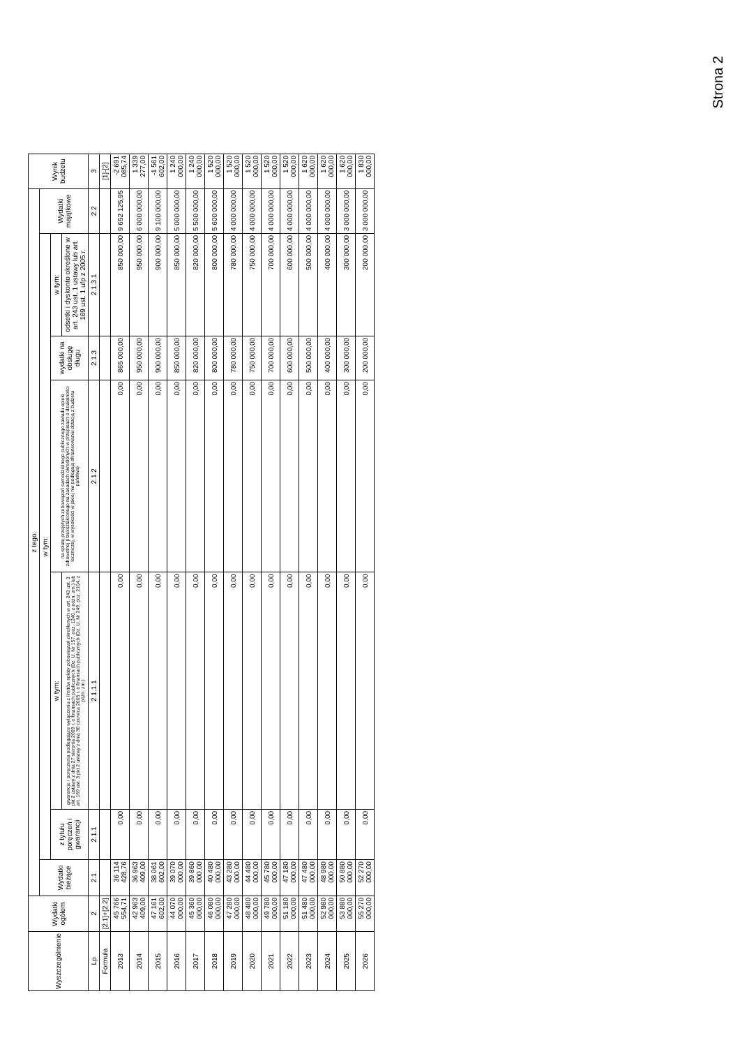Strona 2
| Wyszczególnienie | Wydatki ogółem | z tego: | | | | | | | Wynik budżetu |
| --- | --- | --- | --- | --- | --- | --- | --- | --- | --- |
| | | Wydatki bieżące | w tym: | | | | | Wydatki majątkowe | |
| | | | z tytułu poręczeń i gwarancji | w tym: | na spłatę przejętych zobowiązań samodzielnego publicznego zakładu opieki zdrowotnej przekształconego na zasadach określonych w przepisach o działalności leczniczej, w wysokości w jakiej nie podlegają sfinansowaniu dotacją z budżetu państwa) | wydatki na obsługę długu | w tym: | | |
| | | | | gwarancje i poręczenia podlegające wyłączeniu z limitów spłaty zobowiązań określonych w art. 243 ust. 3 pkt 2 ustawy z dnia 27 sierpnia 2009 r. o finansach publicznych (Dz. U. Nr 157, poz. 1240, z późn. zm.) lub art. 169 ust. 3 pkt 2 ustawy z dnia 30 czerwca 2005 r. o finansach publicznych (Dz. U. Nr 249, poz. 2104, z późn. zm.) | | | odsetki i dyskonto określone w art. 243 ust. 1 ustawy lub art. 169 ust. 1 ufp z 2005 r. | | |
| Lp | 2 | 2.1 | 2.1.1 | 2.1.1.1 | 2.1.2 | 2.1.3 | 2.1.3.1 | 2.2 | 3 |
| Formuła | [2.1]+[2.2] | | | | | | | | [1]-[2] |
| 2013 | 45 766 554,71 | 36 114 428,76 | 0,00 | 0,00 | 0,00 | 865 000,00 | 850 000,00 | 9 652 125,95 | -2 691 085,74 |
| 2014 | 42 963 409,00 | 36 963 409,00 | 0,00 | 0,00 | 0,00 | 950 000,00 | 950 000,00 | 6 000 000,00 | 1 339 277,00 |
| 2015 | 47 161 602,00 | 38 061 602,00 | 0,00 | 0,00 | 0,00 | 900 000,00 | 900 000,00 | 9 100 000,00 | -1 561 602,00 |
| 2016 | 44 070 000,00 | 39 070 000,00 | 0,00 | 0,00 | 0,00 | 850 000,00 | 850 000,00 | 5 000 000,00 | 1 240 000,00 |
| 2017 | 45 360 000,00 | 39 860 000,00 | 0,00 | 0,00 | 0,00 | 820 000,00 | 820 000,00 | 5 500 000,00 | 1 240 000,00 |
| 2018 | 46 080 000,00 | 40 480 000,00 | 0,00 | 0,00 | 0,00 | 800 000,00 | 800 000,00 | 5 600 000,00 | 1 520 000,00 |
| 2019 | 47 280 000,00 | 43 280 000,00 | 0,00 | 0,00 | 0,00 | 780 000,00 | 780 000,00 | 4 000 000,00 | 1 520 000,00 |
| 2020 | 48 480 000,00 | 44 480 000,00 | 0,00 | 0,00 | 0,00 | 750 000,00 | 750 000,00 | 4 000 000,00 | 1 520 000,00 |
| 2021 | 49 780 000,00 | 45 780 000,00 | 0,00 | 0,00 | 0,00 | 700 000,00 | 700 000,00 | 4 000 000,00 | 1 520 000,00 |
| 2022 | 51 180 000,00 | 47 180 000,00 | 0,00 | 0,00 | 0,00 | 600 000,00 | 600 000,00 | 4 000 000,00 | 1 520 000,00 |
| 2023 | 51 480 000,00 | 47 480 000,00 | 0,00 | 0,00 | 0,00 | 500 000,00 | 500 000,00 | 4 000 000,00 | 1 620 000,00 |
| 2024 | 52 980 000,00 | 48 980 000,00 | 0,00 | 0,00 | 0,00 | 400 000,00 | 400 000,00 | 4 000 000,00 | 1 620 000,00 |
| 2025 | 53 880 000,00 | 50 880 000,00 | 0,00 | 0,00 | 0,00 | 300 000,00 | 300 000,00 | 3 000 000,00 | 1 620 000,00 |
| 2026 | 55 270 000,00 | 52 270 000,00 | 0,00 | 0,00 | 0,00 | 200 000,00 | 200 000,00 | 3 000 000,00 | 1 830 000,00 |